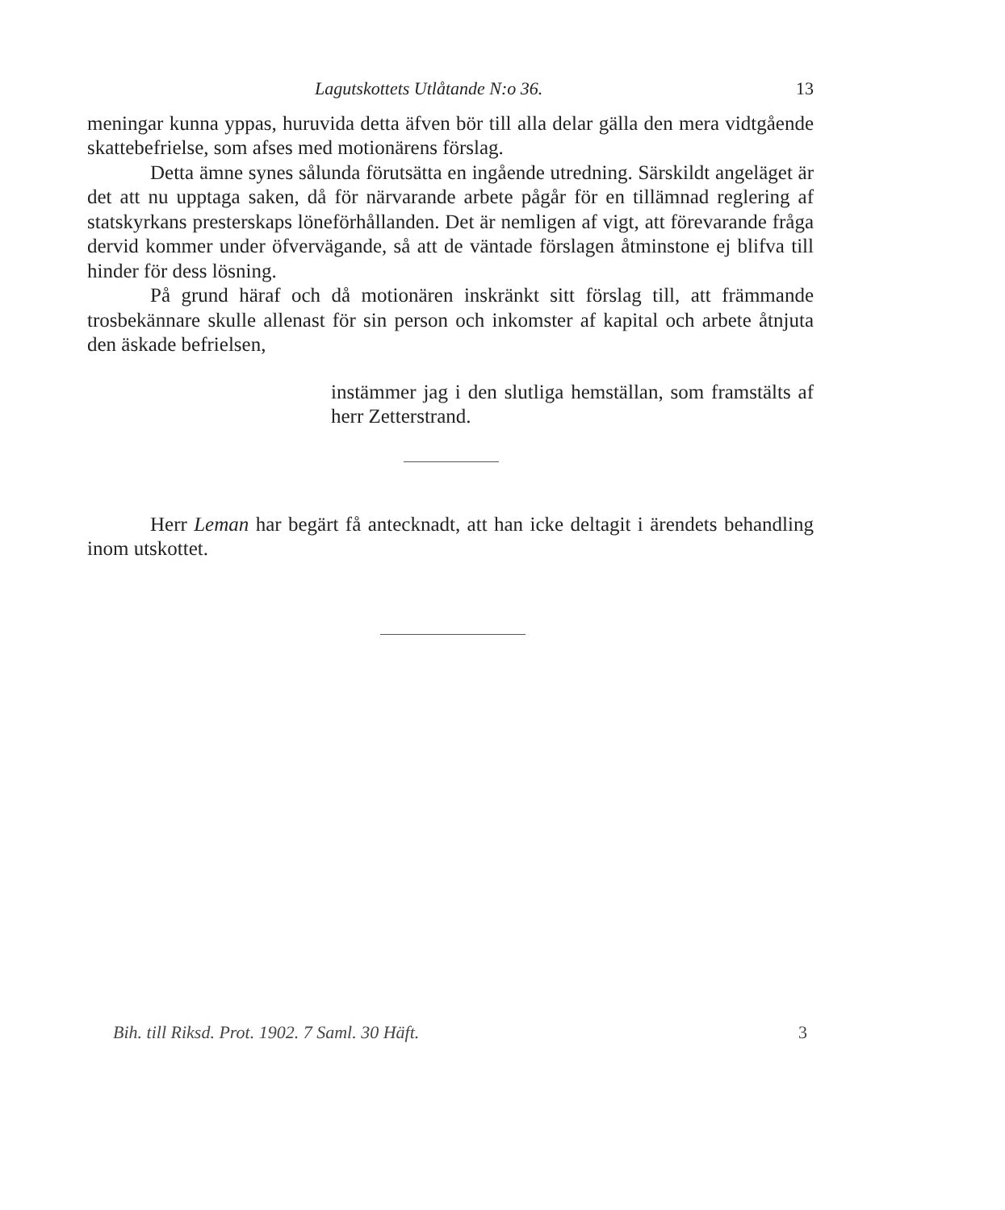Lagutskottets Utlåtande N:o 36. 13
meningar kunna yppas, huruvida detta äfven bör till alla delar gälla den mera vidtgående skattebefrielse, som afses med motionärens förslag.
Detta ämne synes sålunda förutsätta en ingående utredning. Särskildt angeläget är det att nu upptaga saken, då för närvarande arbete pågår för en tillämnad reglering af statskyrkans presterskaps löneförhållanden. Det är nemligen af vigt, att förevarande fråga dervid kommer under öfvervägande, så att de väntade förslagen åtminstone ej blifva till hinder för dess lösning.
På grund häraf och då motionären inskränkt sitt förslag till, att främmande trosbekännare skulle allenast för sin person och inkomster af kapital och arbete åtnjuta den äskade befrielsen,
instämmer jag i den slutliga hemställan, som framstälts af herr Zetterstrand.
Herr Leman har begärt få antecknadt, att han icke deltagit i ärendets behandling inom utskottet.
Bih. till Riksd. Prot. 1902. 7 Saml. 30 Häft. 3